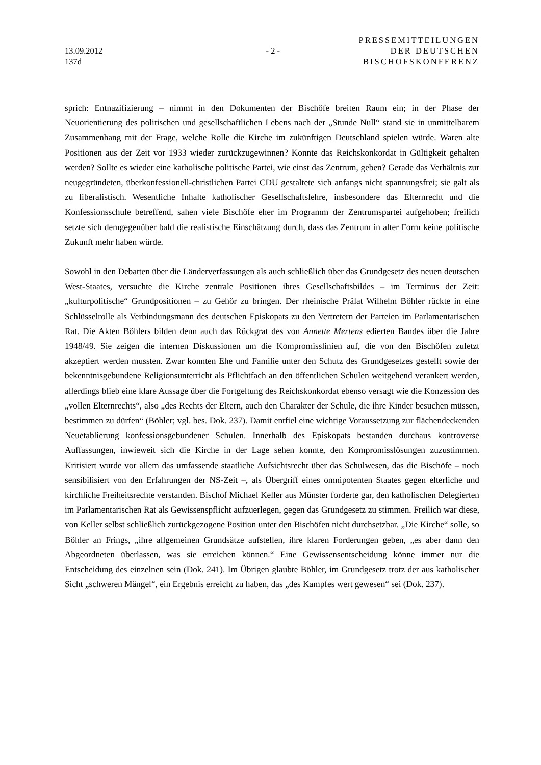13.09.2012
137d
- 2 -
PRESSEMITTEILUNGEN
DER DEUTSCHEN
BISCHOFSKONFERENZ
sprich: Entnazifizierung – nimmt in den Dokumenten der Bischöfe breiten Raum ein; in der Phase der Neuorientierung des politischen und gesellschaftlichen Lebens nach der „Stunde Null“ stand sie in unmittelbarem Zusammenhang mit der Frage, welche Rolle die Kirche im zukünftigen Deutschland spielen würde. Waren alte Positionen aus der Zeit vor 1933 wieder zurückzugewinnen? Konnte das Reichskonkordat in Gültigkeit gehalten werden? Sollte es wieder eine katholische politische Partei, wie einst das Zentrum, geben? Gerade das Verhältnis zur neugegründeten, überkonfessionell-christlichen Partei CDU gestaltete sich anfangs nicht spannungsfrei; sie galt als zu liberalistisch. Wesentliche Inhalte katholischer Gesellschaftslehre, insbesondere das Elternrecht und die Konfessionsschule betreffend, sahen viele Bischöfe eher im Programm der Zentrumspartei aufgehoben; freilich setzte sich demgegenüber bald die realistische Einschätzung durch, dass das Zentrum in alter Form keine politische Zukunft mehr haben würde.
Sowohl in den Debatten über die Länderverfassungen als auch schließlich über das Grundgesetz des neuen deutschen West-Staates, versuchte die Kirche zentrale Positionen ihres Gesellschaftsbildes – im Terminus der Zeit: „kulturpolitische“ Grundpositionen – zu Gehör zu bringen. Der rheinische Prälat Wilhelm Böhler rückte in eine Schlüsselrolle als Verbindungsmann des deutschen Episkopats zu den Vertretern der Parteien im Parlamentarischen Rat. Die Akten Böhlers bilden denn auch das Rückgrat des von Annette Mertens edierten Bandes über die Jahre 1948/49. Sie zeigen die internen Diskussionen um die Kompromisslinien auf, die von den Bischöfen zuletzt akzeptiert werden mussten. Zwar konnten Ehe und Familie unter den Schutz des Grundgesetzes gestellt sowie der bekenntnisgebundene Religionsunterricht als Pflichtfach an den öffentlichen Schulen weitgehend verankert werden, allerdings blieb eine klare Aussage über die Fortgeltung des Reichskonkordat ebenso versagt wie die Konzession des „vollen Elternrechts“, also „des Rechts der Eltern, auch den Charakter der Schule, die ihre Kinder besuchen müssen, bestimmen zu dürfen“ (Böhler; vgl. bes. Dok. 237). Damit entfiel eine wichtige Voraussetzung zur flächendeckenden Neuetablierung konfessionsgebundener Schulen. Innerhalb des Episkopats bestanden durchaus kontroverse Auffassungen, inwieweit sich die Kirche in der Lage sehen konnte, den Kompromisslösungen zuzustimmen. Kritisiert wurde vor allem das umfassende staatliche Aufsichtsrecht über das Schulwesen, das die Bischöfe – noch sensibilisiert von den Erfahrungen der NS-Zeit –, als Übergriff eines omnipotenten Staates gegen elterliche und kirchliche Freiheitsrechte verstanden. Bischof Michael Keller aus Münster forderte gar, den katholischen Delegierten im Parlamentarischen Rat als Gewissenspflicht aufzuerlegen, gegen das Grundgesetz zu stimmen. Freilich war diese, von Keller selbst schließlich zurückgezogene Position unter den Bischöfen nicht durchsetzbar. „Die Kirche“ solle, so Böhler an Frings, „ihre allgemeinen Grundsätze aufstellen, ihre klaren Forderungen geben, „es aber dann den Abgeordneten überlassen, was sie erreichen können.“ Eine Gewissensentscheidung könne immer nur die Entscheidung des einzelnen sein (Dok. 241). Im Übrigen glaubte Böhler, im Grundgesetz trotz der aus katholischer Sicht „schweren Mängel“, ein Ergebnis erreicht zu haben, das „des Kampfes wert gewesen“ sei (Dok. 237).